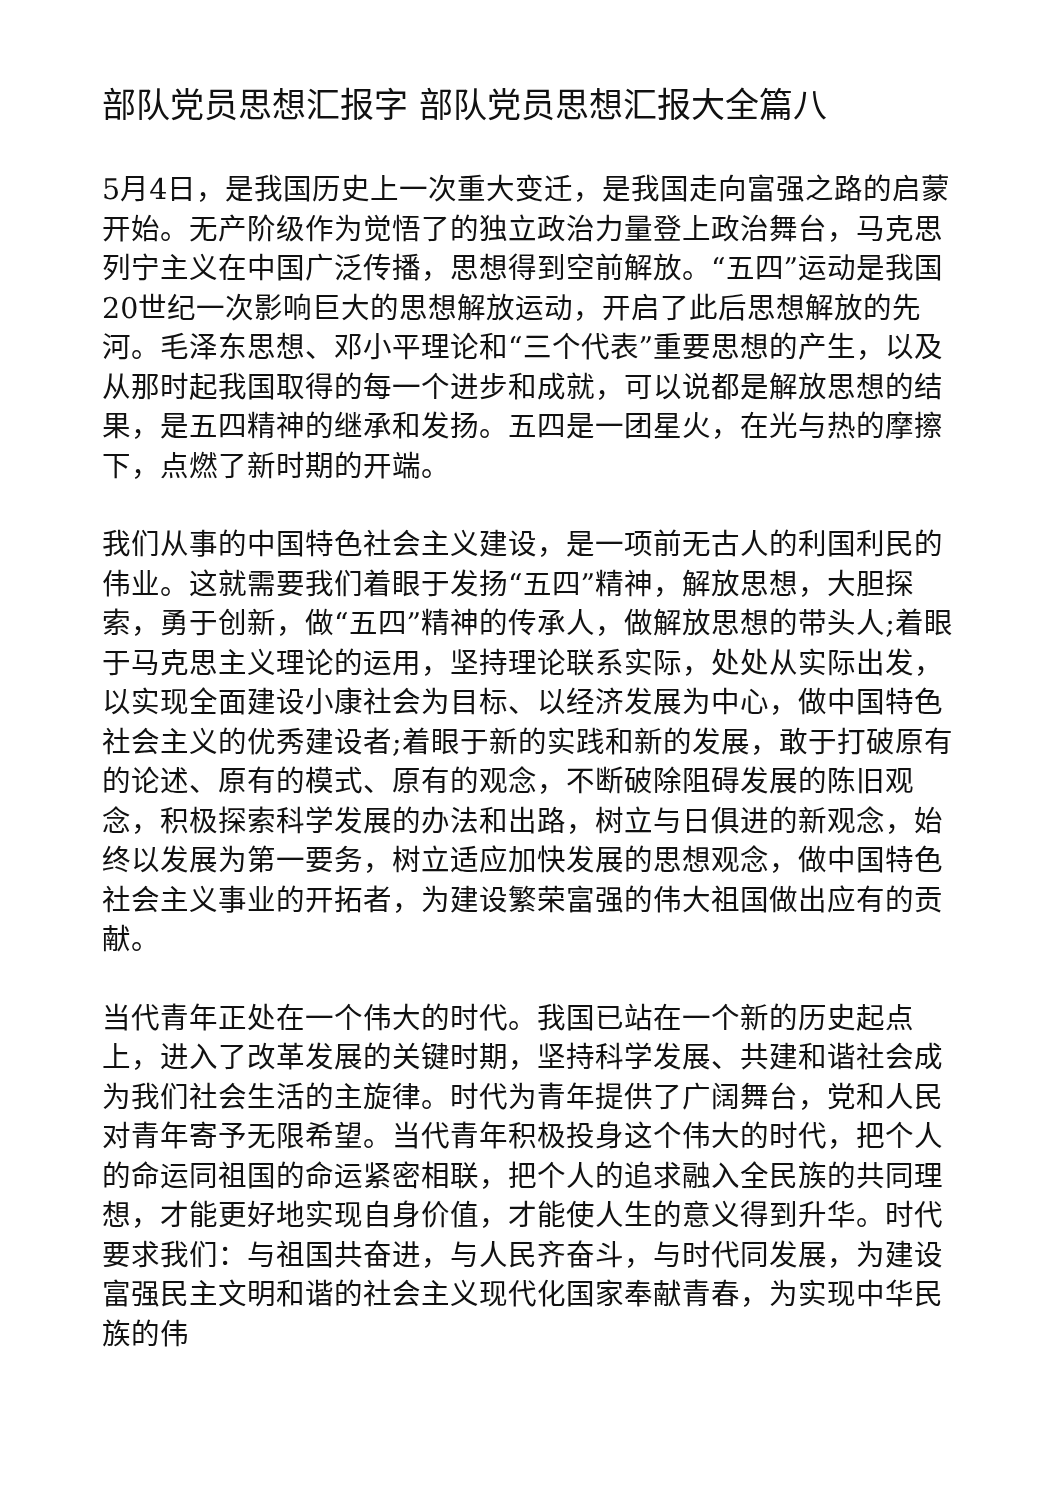部队党员思想汇报字 部队党员思想汇报大全篇八
5月4日，是我国历史上一次重大变迁，是我国走向富强之路的启蒙开始。无产阶级作为觉悟了的独立政治力量登上政治舞台，马克思列宁主义在中国广泛传播，思想得到空前解放。“五四”运动是我国20世纪一次影响巨大的思想解放运动，开启了此后思想解放的先河。毛泽东思想、邓小平理论和“三个代表”重要思想的产生，以及从那时起我国取得的每一个进步和成就，可以说都是解放思想的结果，是五四精神的继承和发扬。五四是一团星火，在光与热的摩擦下，点燃了新时期的开端。
我们从事的中国特色社会主义建设，是一项前无古人的利国利民的伟业。这就需要我们着眼于发扬“五四”精神，解放思想，大胆探索，勇于创新，做“五四”精神的传承人，做解放思想的带头人;着眼于马克思主义理论的运用，坚持理论联系实际，处处从实际出发，以实现全面建设小康社会为目标、以经济发展为中心，做中国特色社会主义的优秀建设者;着眼于新的实践和新的发展，敢于打破原有的论述、原有的模式、原有的观念，不断破除阻碍发展的陈旧观念，积极探索科学发展的办法和出路，树立与日俱进的新观念，始终以发展为第一要务，树立适应加快发展的思想观念，做中国特色社会主义事业的开拓者，为建设繁荣富强的伟大祖国做出应有的贡献。
当代青年正处在一个伟大的时代。我国已站在一个新的历史起点上，进入了改革发展的关键时期，坚持科学发展、共建和谐社会成为我们社会生活的主旋律。时代为青年提供了广阔舞台，党和人民对青年寄予无限希望。当代青年积极投身这个伟大的时代，把个人的命运同祖国的命运紧密相联，把个人的追求融入全民族的共同理想，才能更好地实现自身价值，才能使人生的意义得到升华。时代要求我们：与祖国共奋进，与人民齐奋斗，与时代同发展，为建设富强民主文明和谐的社会主义现代化国家奉献青春，为实现中华民族的伟